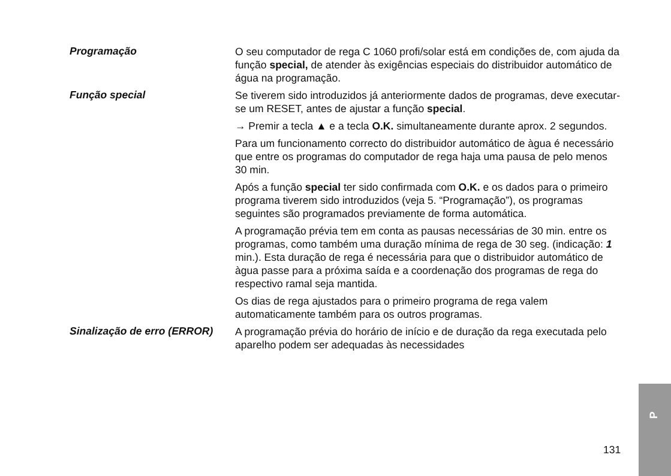Programação
O seu computador de rega C 1060 profi/solar está em condições de, com ajuda da função special, de atender às exigências especiais do distribuidor automático de água na programação.
Função special
Se tiverem sido introduzidos já anteriormente dados de programas, deve executar-se um RESET, antes de ajustar a função special.
→ Premir a tecla ▲ e a tecla O.K. simultaneamente durante aprox. 2 segundos.
Para um funcionamento correcto do distribuidor automático de àgua é necessário que entre os programas do computador de rega haja uma pausa de pelo menos 30 min.
Após a função special ter sido confirmada com O.K. e os dados para o primeiro programa tiverem sido introduzidos (veja 5. “Programação”), os programas seguintes são programados previamente de forma automática.
A programação prévia tem em conta as pausas necessárias de 30 min. entre os programas, como também uma duração mínima de rega de 30 seg. (indicação: 1 min.). Esta duração de rega é necessária para que o distribuidor automático de àgua passe para a próxima saída e a coordenação dos programas de rega do respectivo ramal seja mantida.
Os dias de rega ajustados para o primeiro programa de rega valem automaticamente também para os outros programas.
Sinalização de erro (ERROR)
A programação prévia do horário de início e de duração da rega executada pelo aparelho podem ser adequadas às necessidades
131
P